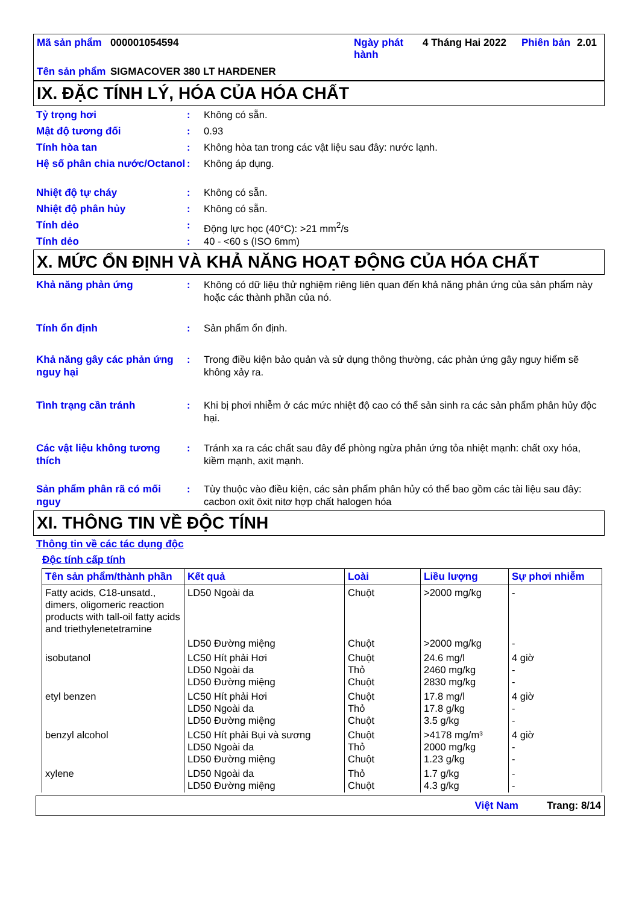| Mã sản phẩm | 000001054594 | Ngày phát hành | 4 Tháng Hai 2022 | Phiên bản | 2.01 |
| Tên sản phẩm | SIGMACOVER 380 LT HARDENER | | | | |
IX. ĐẶC TÍNH LÝ, HÓA CỦA HÓA CHẤT
Tỷ trọng hơi : Không có sẵn.
Mật độ tương đối : 0.93
Tính hòa tan : Không hòa tan trong các vật liệu sau đây: nước lạnh.
Hệ số phân chia nước/Octanol
: Không áp dụng.
Nhiệt độ tự cháy : Không có sẵn.
Nhiệt độ phân hủy : Không có sẵn.
Tính dẻo : Động lực học (40°C): >21 mm<sup>2</sup>/s
Tính dẻo : 40 - <60 s (ISO 6mm)
X. MỨC ỔN ĐỊNH VÀ KHẢ NĂNG HOẠT ĐỘNG CỦA HÓA CHẤT
Khả năng phản ứng : Không có dữ liệu thử nghiệm riêng liên quan đến khả năng phản ứng của sản phẩm này hoặc các thành phần của nó.
Tính ổn định : Sản phẩm ổn định.
Khả năng gây các phản ứng nguy hại
: Trong điều kiện bảo quản và sử dụng thông thường, các phản ứng gây nguy hiểm sẽ không xảy ra.
Tình trạng cần tránh : Khi bị phơi nhiễm ở các mức nhiệt độ cao có thể sản sinh ra các sản phẩm phân hủy độc hại.
Các vật liệu không tương thích
: Tránh xa ra các chất sau đây để phòng ngừa phản ứng tỏa nhiệt mạnh: chất oxy hóa, kiềm mạnh, axit mạnh.
Sản phẩm phân rã có mối nguy
: Tùy thuộc vào điều kiện, các sản phẩm phân hủy có thể bao gồm các tài liệu sau đây: cacbon oxit ôxit nitơ hợp chất halogen hóa
XI. THÔNG TIN VỀ ĐỘC TÍNH
Thông tin về các tác dụng độc
Độc tính cấp tính
| Tên sản phẩm/thành phần | Kết quả | Loài | Liều lượng | Sự phơi nhiễm |
| --- | --- | --- | --- | --- |
| Fatty acids, C18-unsatd., dimers, oligomeric reaction products with tall-oil fatty acids and triethylenetetramine | LD50 Ngoài da | Chuột | >2000 mg/kg | - |
| | LD50 Đường miệng | Chuột | >2000 mg/kg | - |
| isobutanol | LC50 Hít phải Hơi LD50 Ngoài da LD50 Đường miệng | Chuột Thỏ Chuột | 24.6 mg/l 2460 mg/kg 2830 mg/kg | 4 giờ - - |
| etyl benzen | LC50 Hít phải Hơi LD50 Ngoài da LD50 Đường miệng | Chuột Thỏ Chuột | 17.8 mg/l 17.8 g/kg 3.5 g/kg | 4 giờ - - |
| benzyl alcohol | LC50 Hít phải Bụi và sương LD50 Ngoài da LD50 Đường miệng | Chuột Thỏ Chuột | >4178 mg/m³ 2000 mg/kg 1.23 g/kg | 4 giờ - - |
| xylene | LD50 Ngoài da LD50 Đường miệng | Thỏ Chuột | 1.7 g/kg 4.3 g/kg | - - |
Việt Nam Trang: 8/14